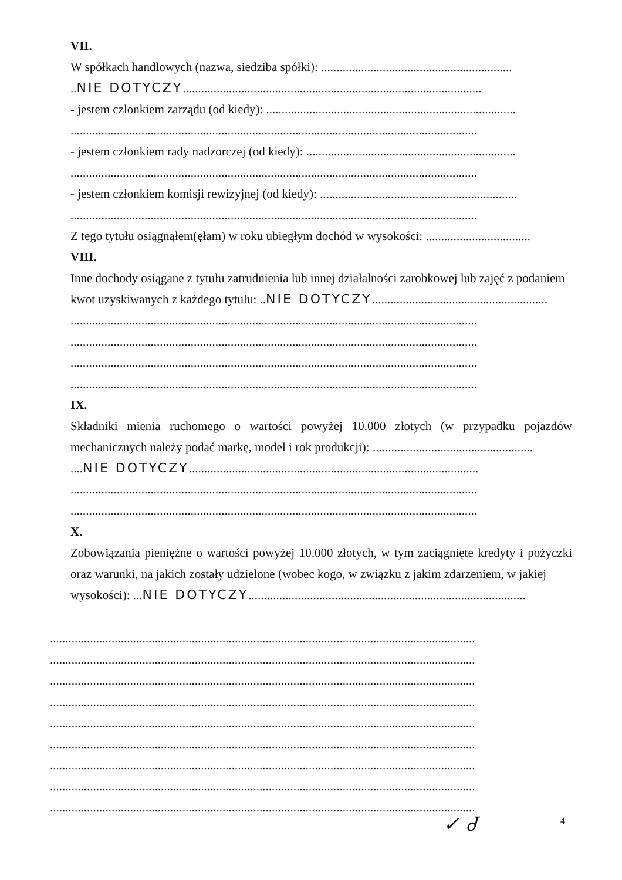VII.
W spółkach handlowych (nazwa, siedziba spółki): ..............................................................
..NIE DOTYCZY.................................................................................................
- jestem członkiem zarządu (od kiedy): .................................................................................
....................................................................................................................................
- jestem członkiem rady nadzorczej (od kiedy): ....................................................................
....................................................................................................................................
- jestem członkiem komisji rewizyjnej (od kiedy): ................................................................
....................................................................................................................................
Z tego tytułu osiągnąłem(ęłam) w roku ubiegłym dochód w wysokości: ..................................
VIII.
Inne dochody osiągane z tytułu zatrudnienia lub innej działalności zarobkowej lub zajęć z podaniem
kwot uzyskiwanych z każdego tytułu: ..NIE DOTYCZY.........................................................
....................................................................................................................................
....................................................................................................................................
....................................................................................................................................
....................................................................................................................................
IX.
Składniki mienia ruchomego o wartości powyżej 10.000 złotych (w przypadku pojazdów mechanicznych należy podać markę, model i rok produkcji): ....................................................
....NIE DOTYCZY..............................................................................................
....................................................................................................................................
....................................................................................................................................
X.
Zobowiązania pieniężne o wartości powyżej 10.000 złotych, w tym zaciągnięte kredyty i pożyczki oraz warunki, na jakich zostały udzielone (wobec kogo, w związku z jakim zdarzeniem, w jakiej
wysokości): ...NIE DOTYCZY..........................................................................................
..........................................................................................................................................
..........................................................................................................................................
..........................................................................................................................................
..........................................................................................................................................
..........................................................................................................................................
..........................................................................................................................................
..........................................................................................................................................
..........................................................................................................................................
..........................................................................................................................................
✓ Ꮷ 4